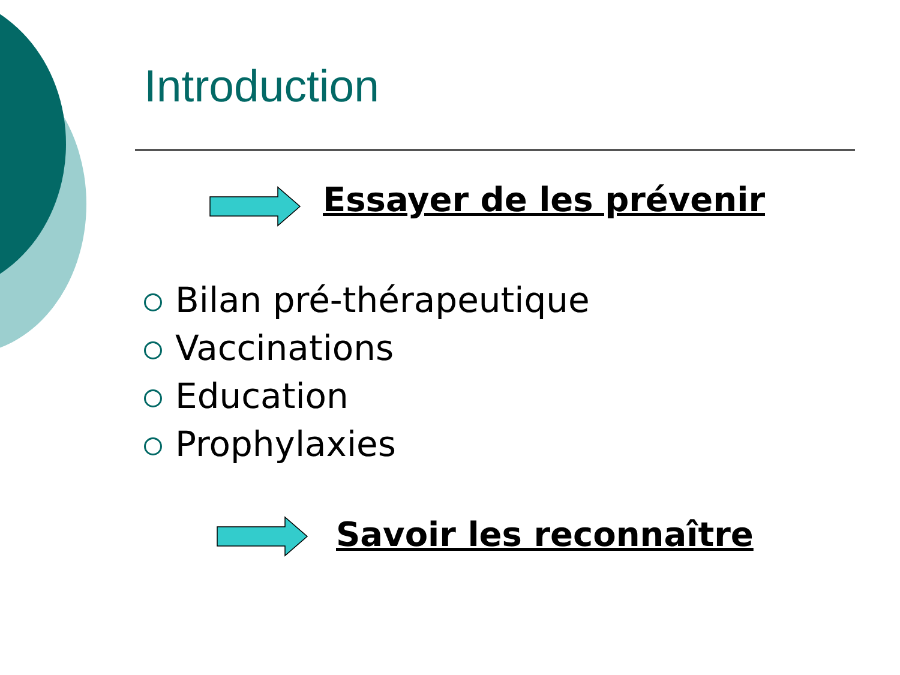Introduction
Essayer de les prévenir
Bilan pré-thérapeutique
Vaccinations
Education
Prophylaxies
Savoir les reconnaître